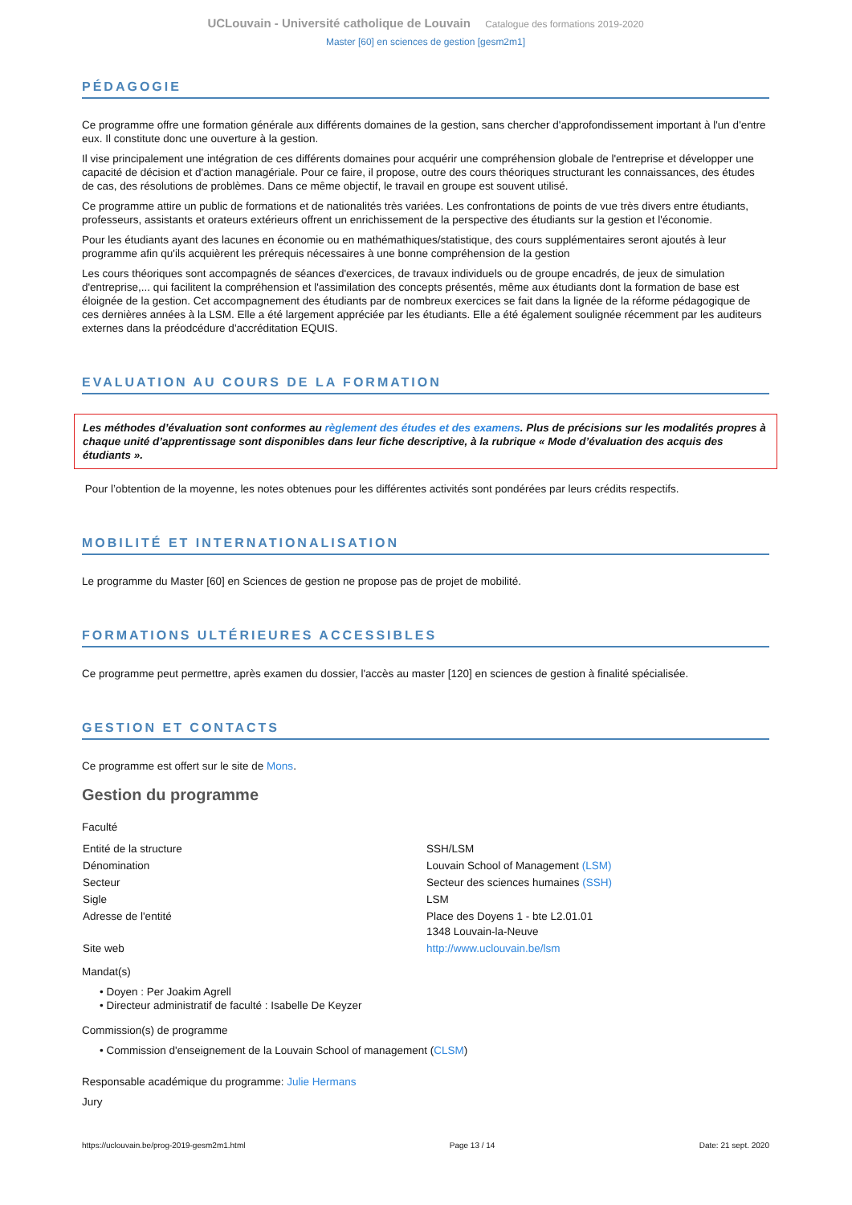UCLouvain - Université catholique de Louvain Catalogue des formations 2019-2020
Master [60] en sciences de gestion [gesm2m1]
PÉDAGOGIE
Ce programme offre une formation générale aux différents domaines de la gestion, sans chercher d'approfondissement important à l'un d'entre eux. Il constitute donc une ouverture à la gestion.
Il vise principalement une intégration de ces différents domaines pour acquérir une compréhension globale de l'entreprise et développer une capacité de décision et d'action managériale. Pour ce faire, il propose, outre des cours théoriques structurant les connaissances, des études de cas, des résolutions de problèmes. Dans ce même objectif, le travail en groupe est souvent utilisé.
Ce programme attire un public de formations et de nationalités très variées. Les confrontations de points de vue très divers entre étudiants, professeurs, assistants et orateurs extérieurs offrent un enrichissement de la perspective des étudiants sur la gestion et l'économie.
Pour les étudiants ayant des lacunes en économie ou en mathémathiques/statistique, des cours supplémentaires seront ajoutés à leur programme afin qu'ils acquièrent les prérequis nécessaires à une bonne compréhension de la gestion
Les cours théoriques sont accompagnés de séances d'exercices, de travaux individuels ou de groupe encadrés, de jeux de simulation d'entreprise,... qui facilitent la compréhension et l'assimilation des concepts présentés, même aux étudiants dont la formation de base est éloignée de la gestion. Cet accompagnement des étudiants par de nombreux exercices se fait dans la lignée de la réforme pédagogique de ces dernières années à la LSM. Elle a été largement appréciée par les étudiants. Elle a été également soulignée récemment par les auditeurs externes dans la préodcédure d'accréditation EQUIS.
EVALUATION AU COURS DE LA FORMATION
Les méthodes d’évaluation sont conformes au règlement des études et des examens. Plus de précisions sur les modalités propres à chaque unité d’apprentissage sont disponibles dans leur fiche descriptive, à la rubrique « Mode d’évaluation des acquis des étudiants ».
Pour l’obtention de la moyenne, les notes obtenues pour les différentes activités sont pondérées par leurs crédits respectifs.
MOBILITÉ ET INTERNATIONALISATION
Le programme du Master [60] en Sciences de gestion ne propose pas de projet de mobilité.
FORMATIONS ULTÉRIEURES ACCESSIBLES
Ce programme peut permettre, après examen du dossier, l'accès au master [120] en sciences de gestion à finalité spécialisée.
GESTION ET CONTACTS
Ce programme est offert sur le site de Mons.
Gestion du programme
Faculté
| Entité de la structure | SSH/LSM |
| Dénomination | Louvain School of Management (LSM) |
| Secteur | Secteur des sciences humaines (SSH) |
| Sigle | LSM |
| Adresse de l'entité | Place des Doyens 1 - bte L2.01.01 1348 Louvain-la-Neuve |
| Site web | http://www.uclouvain.be/lsm |
Mandat(s)
• Doyen : Per Joakim Agrell
• Directeur administratif de faculté : Isabelle De Keyzer
Commission(s) de programme
• Commission d'enseignement de la Louvain School of management (CLSM)
Responsable académique du programme: Julie Hermans
Jury
https://uclouvain.be/prog-2019-gesm2m1.html Page 13 / 14 Date: 21 sept. 2020